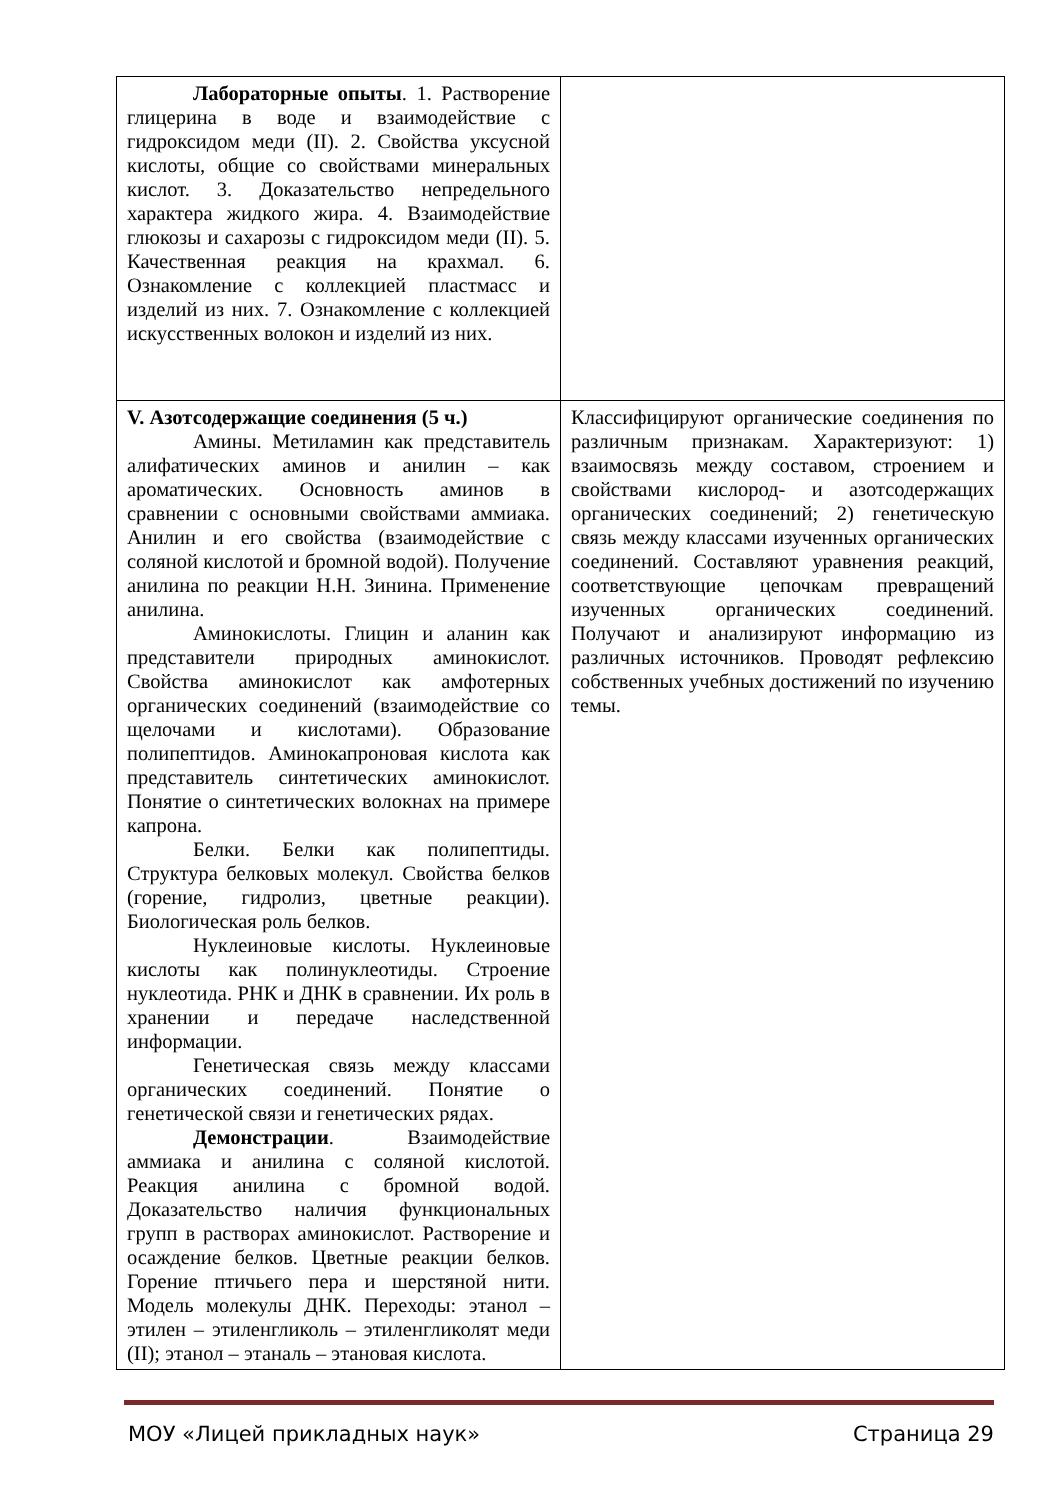| Лабораторные опыты . 1. Растворение глицерина в воде и взаимодействие с гидроксидом меди (II). 2. Свойства уксусной кислоты, общие со свойствами минеральных кислот. 3. Доказательство непредельного характера жидкого жира. 4. Взаимодействие глюкозы и сахарозы с гидроксидом меди (II). 5. Качественная реакция на крахмал. 6. Ознакомление с коллекцией пластмасс и изделий из них. 7. Ознакомление с коллекцией искусственных волокон и изделий из них. | |
| V. Азотсодержащие соединения (5 ч.) Амины. Метиламин как представитель алифатических аминов и анилин – как ароматических. Основность аминов в сравнении с основными свойствами аммиака. Анилин и его свойства (взаимодействие с соляной кислотой и бромной водой). Получение анилина по реакции Н.Н. Зинина. Применение анилина. Аминокислоты. Глицин и аланин как представители природных аминокислот. Свойства аминокислот как амфотерных органических соединений (взаимодействие со щелочами и кислотами). Образование полипептидов. Аминокапроновая кислота как представитель синтетических аминокислот. Понятие о синтетических волокнах на примере капрона. Белки. Белки как полипептиды. Структура белковых молекул. Свойства белков (горение, гидролиз, цветные реакции). Биологическая роль белков. Нуклеиновые кислоты. Нуклеиновые кислоты как полинуклеотиды. Строение нуклеотида. РНК и ДНК в сравнении. Их роль в хранении и передаче наследственной информации. Генетическая связь между классами органических соединений. Понятие о генетической связи и генетических рядах. Демонстрации . Взаимодействие аммиака и анилина с соляной кислотой. Реакция анилина с бромной водой. Доказательство наличия функциональных групп в растворах аминокислот. Растворение и осаждение белков. Цветные реакции белков. Горение птичьего пера и шерстяной нити. Модель молекулы ДНК. Переходы: этанол – этилен – этиленгликоль – этиленгликолят меди (II); этанол – этаналь – этановая кислота. | Классифицируют органические соединения по различным признакам. Характеризуют: 1) взаимосвязь между составом, строением и свойствами кислород- и азотсодержащих органических соединений; 2) генетическую связь между классами изученных органических соединений. Составляют уравнения реакций, соответствующие цепочкам превращений изученных органических соединений. Получают и анализируют информацию из различных источников. Проводят рефлексию собственных учебных достижений по изучению темы. |
МОУ «Лицей прикладных наук» Страница 29